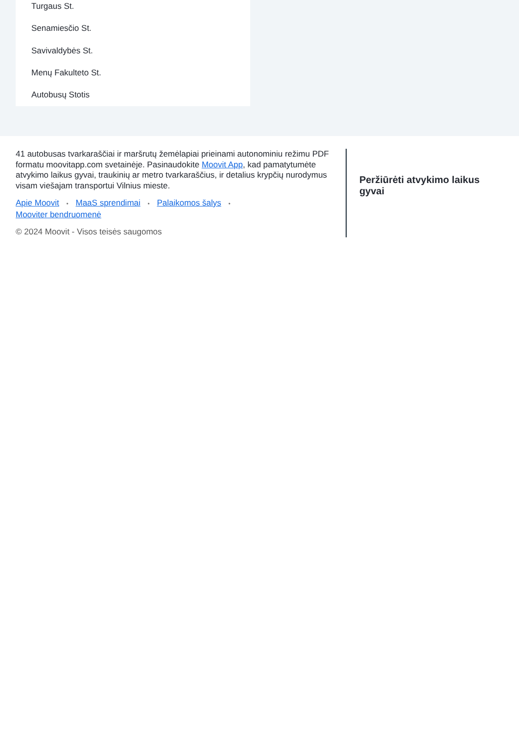Turgaus St.
Senamiesčio St.
Savivaldybės St.
Menų Fakulteto St.
Autobusų Stotis
41 autobusas tvarkaraščiai ir maršrutų žemėlapiai prieinami autonominiu režimu PDF formatu moovitapp.com svetainėje. Pasinaudokite Moovit App, kad pamatytumėte atvykimo laikus gyvai, traukinių ar metro tvarkaraščius, ir detalius krypčių nurodymus visam viešajam transportui Vilnius mieste.
Apie Moovit • MaaS sprendimai • Palaikomos šalys •
Mooviter bendruomenė
© 2024 Moovit - Visos teisės saugomos
Peržiūrėti atvykimo laikus gyvai